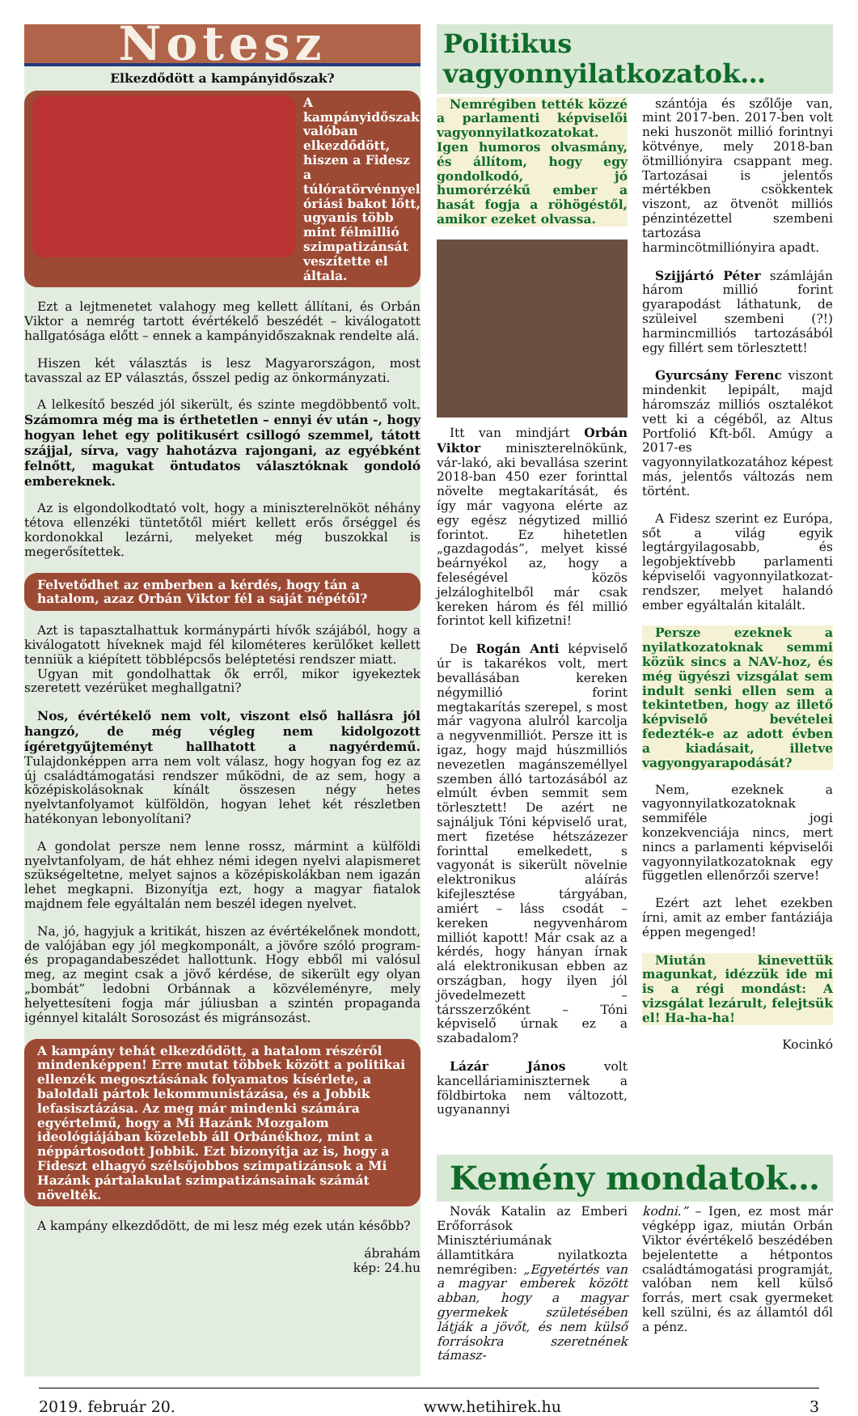Notesz
Elkezdődött a kampányidőszak?
A kampányidőszak valóban elkezdődött, hiszen a Fidesz a túlóratörvénnyel óriási bakot lőtt, ugyanis több mint félmillió szimpatizánsát veszítette el általa.
Ezt a lejtmenetet valahogy meg kellett állítani, és Orbán Viktor a nemrég tartott évértékelő beszédét – kiválogatott hallgatósága előtt – ennek a kampányidőszaknak rendelte alá.
Hiszen két választás is lesz Magyarországon, most tavasszal az EP választás, ősszel pedig az önkormányzati.
A lelkesítő beszéd jól sikerült, és szinte megdöbbentő volt. Számomra még ma is érthetetlen – ennyi év után -, hogy hogyan lehet egy politikusért csillogó szemmel, tátott szájjal, sírva, vagy hahotázva rajongani, az egyébként felnőtt, magukat öntudatos választóknak gondoló embereknek.
Az is elgondolkodtató volt, hogy a miniszterelnököt néhány tétova ellenzéki tüntetőtől miért kellett erős őrséggel és kordonokkal lezárni, melyeket még buszokkal is megerősítettek.
Felvetődhet az emberben a kérdés, hogy tán a hatalom, azaz Orbán Viktor fél a saját népétől?
Azt is tapasztalhattuk kormánypárti hívők szájából, hogy a kiválogatott híveknek majd fél kilométeres kerülőket kellett tenniük a kiépített többlépcsős beléptetési rendszer miatt.
Ugyan mit gondolhattak ők erről, mikor igyekeztek szeretett vezérüket meghallgatni?
Nos, évértékelő nem volt, viszont első hallásra jól hangzó, de még végleg nem kidolgozott ígéretgyűjteményt hallhatott a nagyérdemű. Tulajdonképpen arra nem volt válasz, hogy hogyan fog ez az új családtámogatási rendszer működni, de az sem, hogy a középiskolásoknak kínált összesen négy hetes nyelvtanfolyamot külföldön, hogyan lehet két részletben hatékonyan lebonyolítani?
A gondolat persze nem lenne rossz, mármint a külföldi nyelvtanfolyam, de hát ehhez némi idegen nyelvi alapismeret szükségeltetne, melyet sajnos a középiskolákban nem igazán lehet megkapni. Bizonyítja ezt, hogy a magyar fiatalok majdnem fele egyáltalán nem beszél idegen nyelvet.
Na, jó, hagyjuk a kritikát, hiszen az évértékelőnek mondott, de valójában egy jól megkomponált, a jövőre szóló program- és propagandabeszédet hallottunk. Hogy ebből mi valósul meg, az megint csak a jövő kérdése, de sikerült egy olyan „bombát” ledobni Orbánnak a közvéleményre, mely helyettesíteni fogja már júliusban a szintén propaganda igénnyel kitalált Sorosozást és migránsozást.
A kampány tehát elkezdődött, a hatalom részéről mindenképpen! Erre mutat többek között a politikai ellenzék megosztásának folyamatos kísérlete, a baloldali pártok lekommunistázása, és a Jobbik lefasisztázása. Az meg már mindenki számára egyértelmű, hogy a Mi Hazánk Mozgalom ideológiájában közelebb áll Orbánékhoz, mint a néppártosodott Jobbik. Ezt bizonyítja az is, hogy a Fideszt elhagyó szélsőjobbos szimpatizánsok a Mi Hazánk pártalakulat szimpatizánsainak számát növelték.
A kampány elkezdődött, de mi lesz még ezek után később?
ábrahám
kép: 24.hu
Politikus vagyonnyilatkozatok…
Nemrégiben tették közzé a parlamenti képviselői vagyonnyilatkozatokat. Igen humoros olvasmány, és állítom, hogy egy gondolkodó, jó humorérzékű ember a hasát fogja a röhögéstől, amikor ezeket olvassa.
Itt van mindjárt Orbán Viktor miniszterelnökünk, vár-lakó, aki bevallása szerint 2018-ban 450 ezer forinttal növelte megtakarítását, és így már vagyona elérte az egy egész négytized millió forintot. Ez hihetetlen „gazdagodás”, melyet kissé beárnyékol az, hogy a feleségével közös jelzáloghitelből már csak kereken három és fél millió forintot kell kifizetni!
De Rogán Anti képviselő úr is takarékos volt, mert bevallásában kereken négymillió forint megtakarítás szerepel, s most már vagyona alulról karcolja a negyvenmilliót. Persze itt is igaz, hogy majd húszmilliós nevezetlen magánszeméllyel szemben álló tartozásából az elmúlt évben semmit sem törlesztett! De azért ne sajnáljuk Tóni képviselő urat, mert fizetése hétszázezer forinttal emelkedett, s vagyonát is sikerült növelnie elektronikus aláírás kifejlesztése tárgyában, amiért – láss csodát – kereken negyvenhárom milliót kapott! Már csak az a kérdés, hogy hányan írnak alá elektronikusan ebben az országban, hogy ilyen jól jövedelmezett – társszerzőként – Tóni képviselő úrnak ez a szabadalom?
Lázár János volt kancelláriaminiszternek a földbirtoka nem változott, ugyanannyi
szántója és szőlője van, mint 2017-ben. 2017-ben volt neki huszonöt millió forintnyi kötvénye, mely 2018-ban ötmilliónyira csappant meg. Tartozásai is jelentős mértékben csökkentek viszont, az ötvenöt milliós pénzintézettel szembeni tartozása harmincötmilliónyira apadt.
Szijjártó Péter számláján három millió forint gyarapodást láthatunk, de szüleivel szembeni (?!) harmincmilliós tartozásából egy fillért sem törlesztett!
Gyurcsány Ferenc viszont mindenkit lepipált, majd háromszáz milliós osztalékot vett ki a cégéből, az Altus Portfolió Kft-ből. Amúgy a 2017-es vagyonnyilatkozatához képest más, jelentős változás nem történt.
A Fidesz szerint ez Európa, sőt a világ egyik legtárgyilagosabb, és legobjektívebb parlamenti képviselői vagyonnyilatkozat-rendszer, melyet halandó ember egyáltalán kitalált.
Persze ezeknek a nyilatkozatoknak semmi közük sincs a NAV-hoz, és még ügyészi vizsgálat sem indult senki ellen sem a tekintetben, hogy az illető képviselő bevételei fedezték-e az adott évben a kiadásait, illetve vagyongyarapodását?
Nem, ezeknek a vagyonnyilatkozatoknak semmiféle jogi konzekvenciája nincs, mert nincs a parlamenti képviselői vagyonnyilatkozatoknak egy független ellenőrzői szerve!
Ezért azt lehet ezekben írni, amit az ember fantáziája éppen megenged!
Miután kinevettük magunkat, idézzük ide mi is a régi mondást: A vizsgálat lezárult, felejtsük el! Ha-ha-ha!
Kocinkó
Kemény mondatok…
Novák Katalin az Emberi Erőforrások Minisztériumának államtitkára nyilatkozta nemrégiben: „Egyetértés van a magyar emberek között abban, hogy a magyar gyermekek születésében látják a jövőt, és nem külső forrásokra szeretnének támasz-
kodni.” – Igen, ez most már végképp igaz, miután Orbán Viktor évértékelő beszédében bejelentette a hétpontos családtámogatási programját, valóban nem kell külső forrás, mert csak gyermeket kell szülni, és az államtól dől a pénz.
2019. február 20. www.hetihirek.hu 3